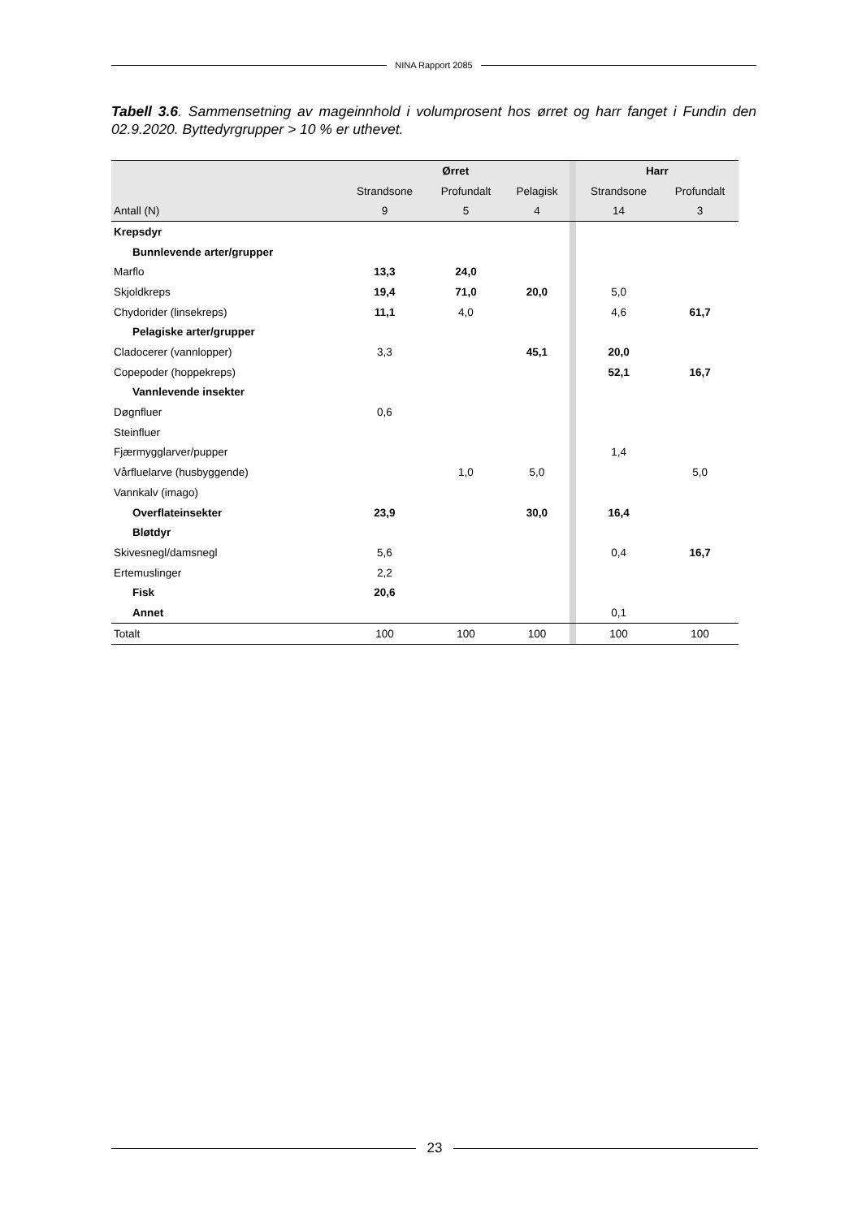NINA Rapport 2085
Tabell 3.6. Sammensetning av mageinnhold i volumprosent hos ørret og harr fanget i Fundin den 02.9.2020. Byttedyrgrupper > 10 % er uthevet.
| | Ørret | | | | Harr | |
| --- | --- | --- | --- | --- | --- | --- |
| | Strandsone | Profundalt | Pelagisk | | Strandsone | Profundalt |
| Antall (N) | 9 | 5 | 4 | | 14 | 3 |
| Krepsdyr | | | | | | |
| Bunnlevende arter/grupper | | | | | | |
| Marflo | 13,3 | 24,0 | | | | |
| Skjoldkreps | 19,4 | 71,0 | 20,0 | | 5,0 | |
| Chydorider (linsekreps) | 11,1 | 4,0 | | | 4,6 | 61,7 |
| Pelagiske arter/grupper | | | | | | |
| Cladocerer (vannlopper) | 3,3 | | 45,1 | | 20,0 | |
| Copepoder (hoppekreps) | | | | | 52,1 | 16,7 |
| Vannlevende insekter | | | | | | |
| Døgnfluer | 0,6 | | | | | |
| Steinfluer | | | | | | |
| Fjærmygglarver/pupper | | | | | 1,4 | |
| Vårfluelarve (husbyggende) | | 1,0 | 5,0 | | | 5,0 |
| Vannkalv (imago) | | | | | | |
| Overflateinsekter | 23,9 | | 30,0 | | 16,4 | |
| Bløtdyr | | | | | | |
| Skivesnegl/damsnegl | 5,6 | | | | 0,4 | 16,7 |
| Ertemuslinger | 2,2 | | | | | |
| Fisk | 20,6 | | | | | |
| Annet | | | | | 0,1 | |
| Totalt | 100 | 100 | 100 | | 100 | 100 |
23